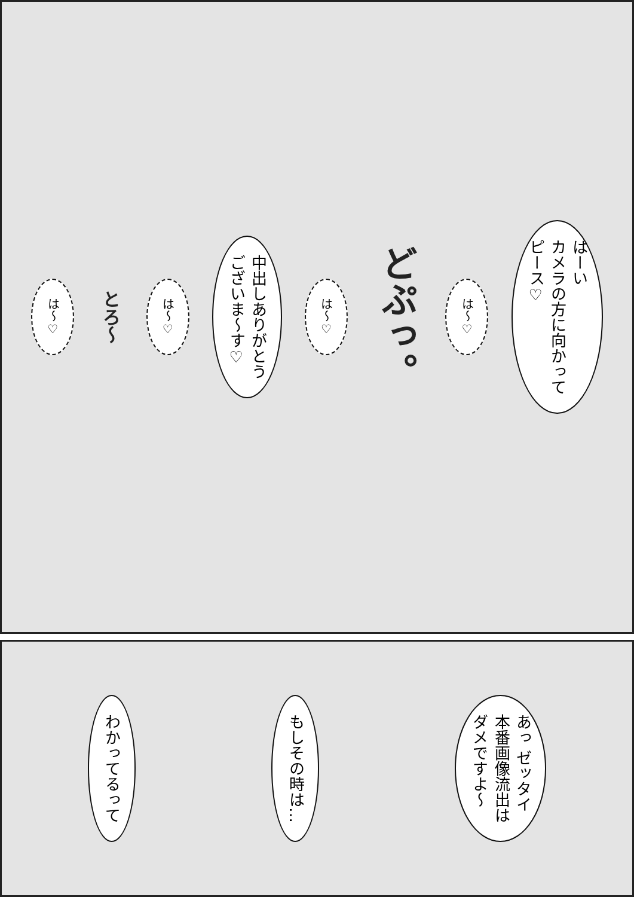はーい
カメラの方に向かって
ピース♡
は～♡
どぷっ。
は～♡
中出しありがとう
ございま～す♡
は～♡
とろ～
は～♡
あっ ゼッタイ
本番画像流出は
ダメですよ～
もしその時は…
わかってるって